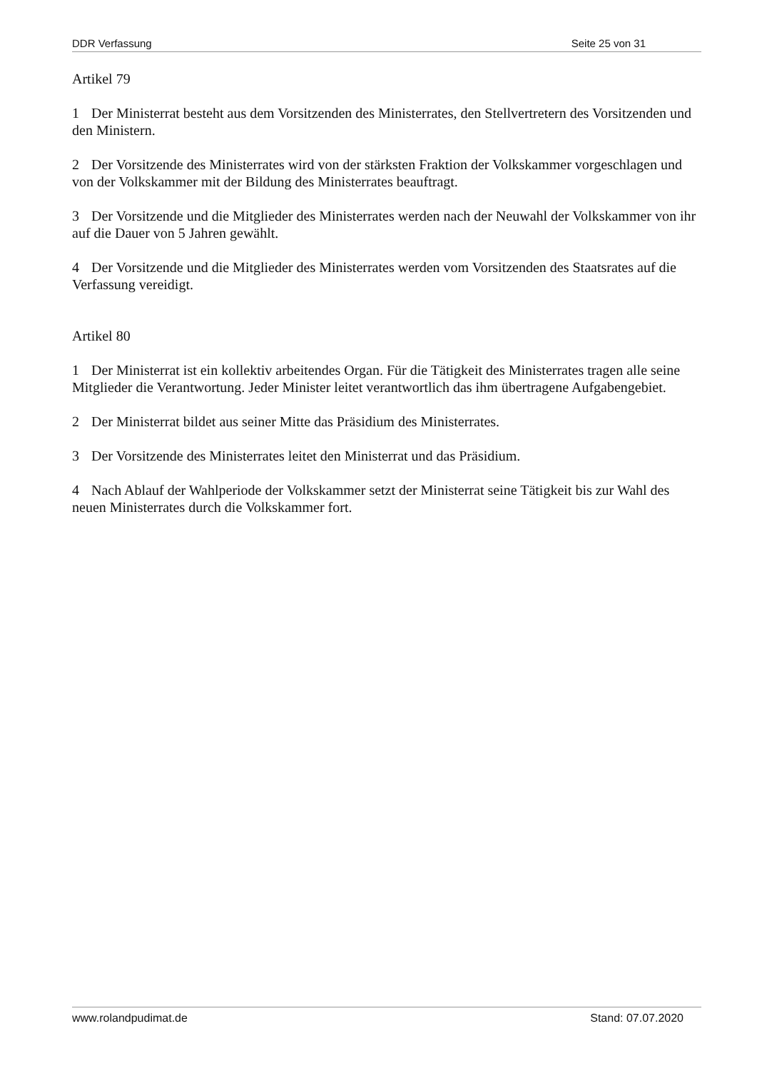DDR Verfassung Seite 25 von 31
Artikel 79
1 Der Ministerrat besteht aus dem Vorsitzenden des Ministerrates, den Stellvertretern des Vorsitzenden und den Ministern.
2 Der Vorsitzende des Ministerrates wird von der stärksten Fraktion der Volkskammer vorgeschlagen und von der Volkskammer mit der Bildung des Ministerrates beauftragt.
3 Der Vorsitzende und die Mitglieder des Ministerrates werden nach der Neuwahl der Volkskammer von ihr auf die Dauer von 5 Jahren gewählt.
4 Der Vorsitzende und die Mitglieder des Ministerrates werden vom Vorsitzenden des Staatsrates auf die Verfassung vereidigt.
Artikel 80
1 Der Ministerrat ist ein kollektiv arbeitendes Organ. Für die Tätigkeit des Ministerrates tragen alle seine Mitglieder die Verantwortung. Jeder Minister leitet verantwortlich das ihm übertragene Aufgabengebiet.
2 Der Ministerrat bildet aus seiner Mitte das Präsidium des Ministerrates.
3 Der Vorsitzende des Ministerrates leitet den Ministerrat und das Präsidium.
4 Nach Ablauf der Wahlperiode der Volkskammer setzt der Ministerrat seine Tätigkeit bis zur Wahl des neuen Ministerrates durch die Volkskammer fort.
www.rolandpudimat.de Stand: 07.07.2020